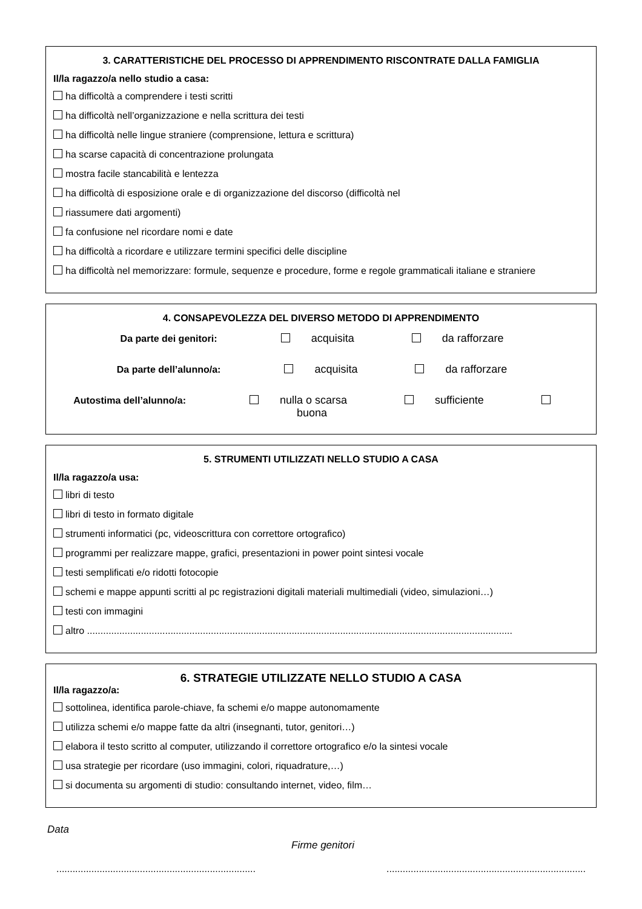3. CARATTERISTICHE DEL PROCESSO DI APPRENDIMENTO RISCONTRATE DALLA FAMIGLIA
Il/la ragazzo/a nello studio a casa:
ha difficoltà a comprendere i testi scritti
ha difficoltà nell’organizzazione e nella scrittura dei testi
ha difficoltà nelle lingue straniere (comprensione, lettura e scrittura)
ha scarse capacità di concentrazione prolungata
mostra facile stancabilità e lentezza
ha difficoltà di esposizione orale e di organizzazione del discorso (difficoltà nel
riassumere dati argomenti)
fa confusione nel ricordare nomi e date
ha difficoltà a ricordare e utilizzare termini specifici delle discipline
ha difficoltà nel memorizzare: formule, sequenze e procedure, forme e regole grammaticali italiane e straniere
4. CONSAPEVOLEZZA DEL DIVERSO METODO DI APPRENDIMENTO
Da parte dei genitori: acquisita da rafforzare
Da parte dell’alunno/a: acquisita da rafforzare
Autostima dell’alunno/a: nulla o scarsa sufficiente buona
5. STRUMENTI UTILIZZATI NELLO STUDIO A CASA
Il/la ragazzo/a usa:
libri di testo
libri di testo in formato digitale
strumenti informatici (pc, videoscrittura con correttore ortografico)
programmi per realizzare mappe, grafici, presentazioni in power point sintesi vocale
testi semplificati e/o ridotti fotocopie
schemi e mappe appunti scritti al pc registrazioni digitali materiali multimediali (video, simulazioni…)
testi con immagini
altro ..............................................................................................................................................................
6. STRATEGIE UTILIZZATE NELLO STUDIO A CASA
Il/la ragazzo/a:
sottolinea, identifica parole-chiave, fa schemi e/o mappe autonomamente
utilizza schemi e/o mappe fatte da altri (insegnanti, tutor, genitori…)
elabora il testo scritto al computer, utilizzando il correttore ortografico e/o la sintesi vocale
usa strategie per ricordare (uso immagini, colori, riquadrature,…)
si documenta su argomenti di studio: consultando internet, video, film…
Data
Firme genitori
.......................................................................... ..........................................................................